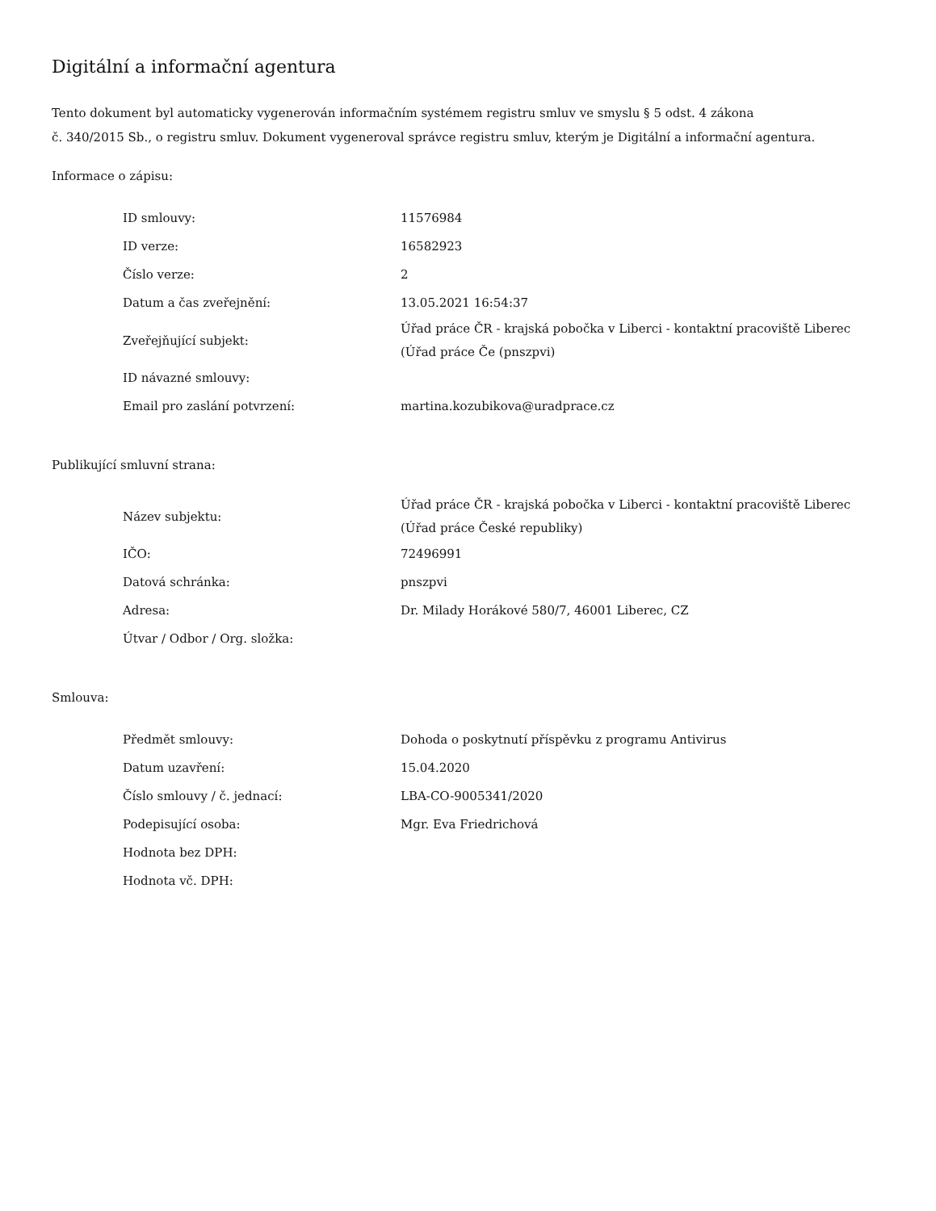Digitální a informační agentura
Tento dokument byl automaticky vygenerován informačním systémem registru smluv ve smyslu § 5 odst. 4 zákona
č. 340/2015 Sb., o registru smluv. Dokument vygeneroval správce registru smluv, kterým je Digitální a informační agentura.
Informace o zápisu:
| ID smlouvy: | 11576984 |
| ID verze: | 16582923 |
| Číslo verze: | 2 |
| Datum a čas zveřejnění: | 13.05.2021 16:54:37 |
| Zveřejňující subjekt: | Úřad práce ČR - krajská pobočka v Liberci - kontaktní pracoviště Liberec (Úřad práce Če (pnszpvi) |
| ID návazné smlouvy: | |
| Email pro zaslání potvrzení: | martina.kozubikova@uradprace.cz |
Publikující smluvní strana:
| Název subjektu: | Úřad práce ČR - krajská pobočka v Liberci - kontaktní pracoviště Liberec (Úřad práce České republiky) |
| IČO: | 72496991 |
| Datová schránka: | pnszpvi |
| Adresa: | Dr. Milady Horákové 580/7, 46001 Liberec, CZ |
| Útvar / Odbor / Org. složka: | |
Smlouva:
| Předmět smlouvy: | Dohoda o poskytnutí příspěvku z programu Antivirus |
| Datum uzavření: | 15.04.2020 |
| Číslo smlouvy / č. jednací: | LBA-CO-9005341/2020 |
| Podepisující osoba: | Mgr. Eva Friedrichová |
| Hodnota bez DPH: | |
| Hodnota vč. DPH: | |